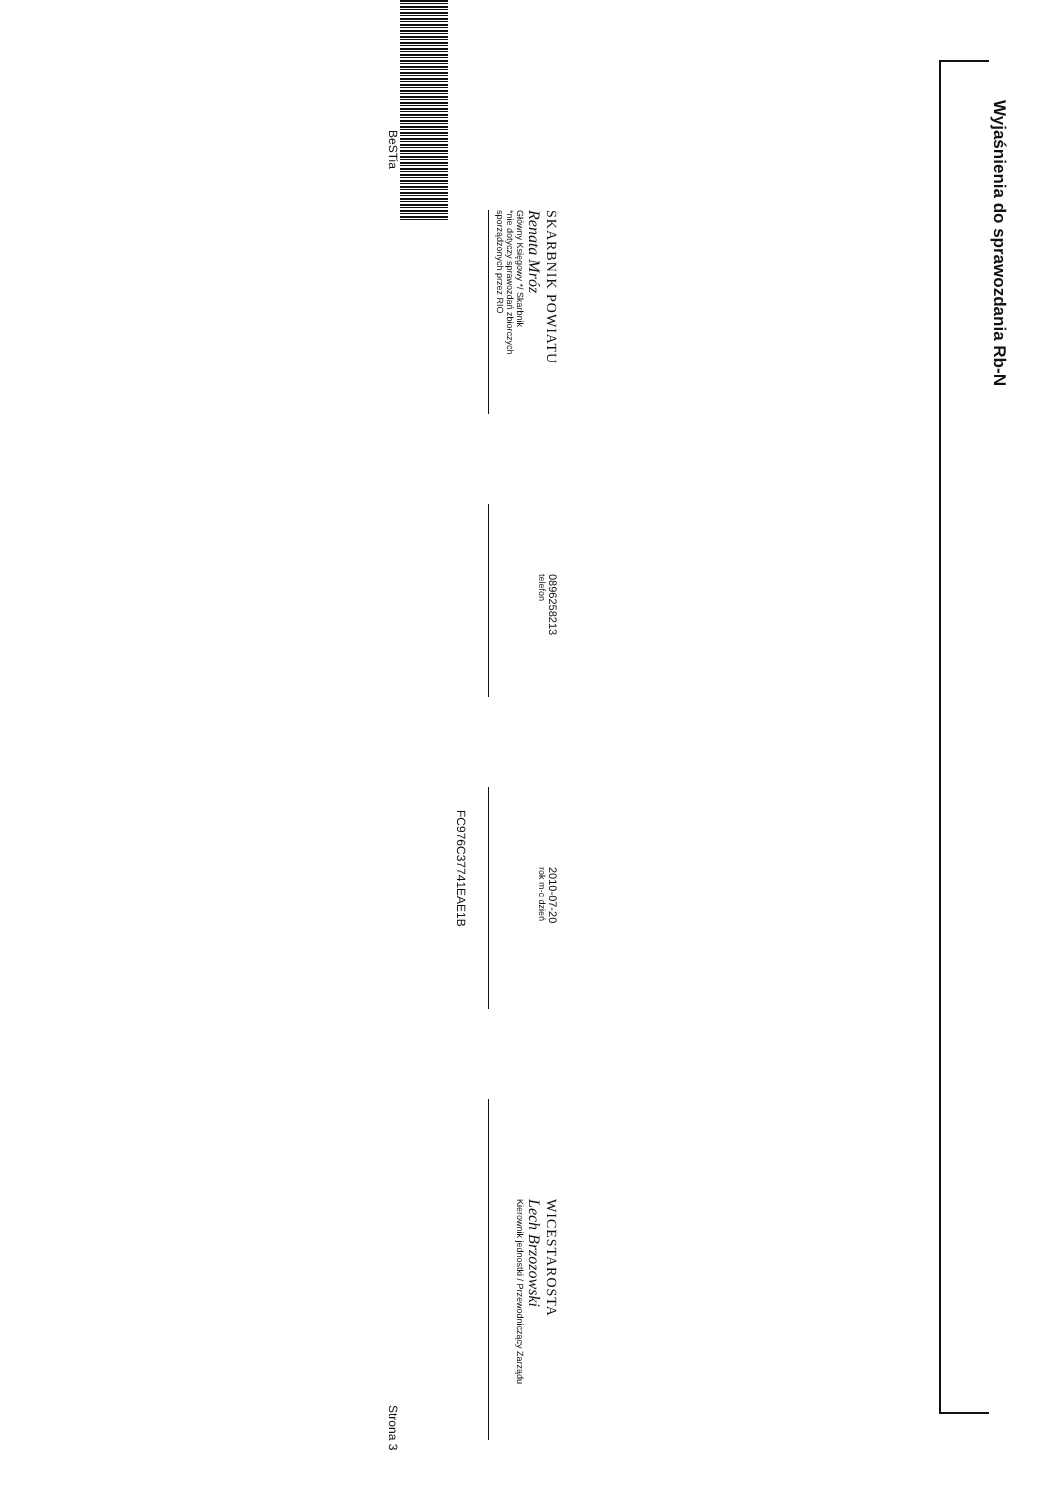Wyjaśnienia do sprawozdania Rb-N
SKARBNIK POWIATU
Renata Mróz
Główny Księgowy */ Skarbnik
*nie dotyczy sprawozdań zbiorczych sporządzonych przez RIO
0896258213
telefon
2010-07-20
rok m-c dzień
WICESTAROSTA
Lech Brzozowski
Kierownik jednostki / Przewodniczący Zarządu
FC976C37741EAE1B
BeSTia Strona 3